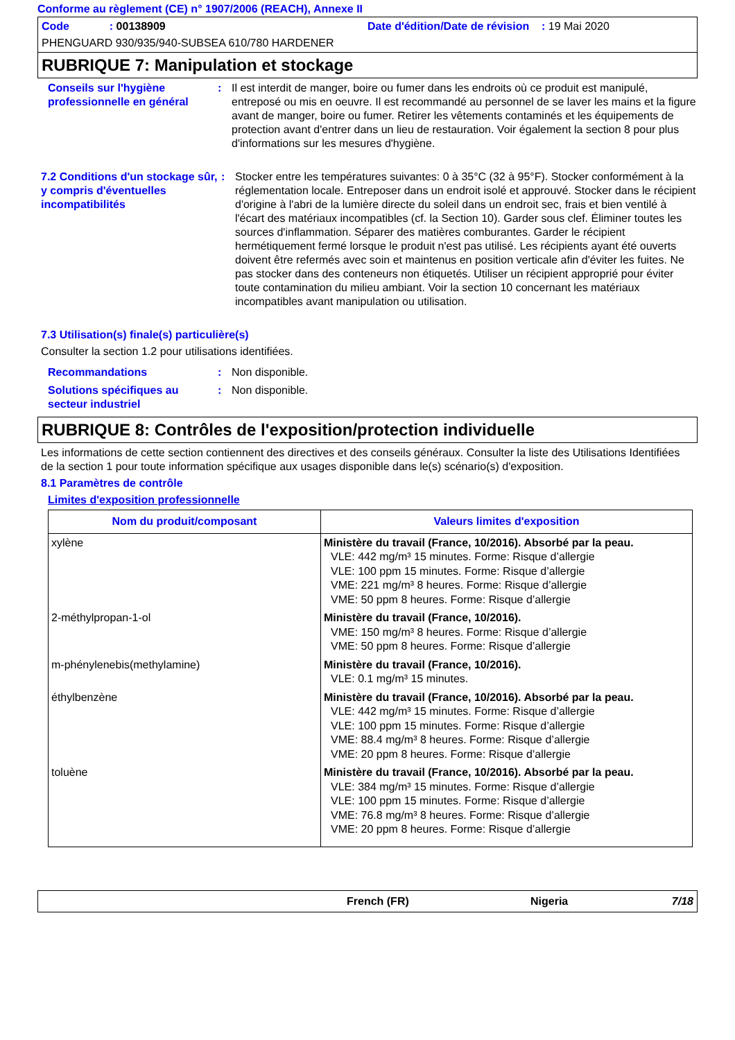Conforme au règlement (CE) n° 1907/2006 (REACH), Annexe II
Code : 00138909 Date d'édition/Date de révision : 19 Mai 2020
PHENGUARD 930/935/940-SUBSEA 610/780 HARDENER
RUBRIQUE 7: Manipulation et stockage
Conseils sur l'hygiène professionnelle en général
: Il est interdit de manger, boire ou fumer dans les endroits où ce produit est manipulé, entreposé ou mis en oeuvre. Il est recommandé au personnel de se laver les mains et la figure avant de manger, boire ou fumer. Retirer les vêtements contaminés et les équipements de protection avant d'entrer dans un lieu de restauration. Voir également la section 8 pour plus d'informations sur les mesures d'hygiène.
7.2 Conditions d'un stockage sûr, y compris d'éventuelles incompatibilités
: Stocker entre les températures suivantes: 0 à 35°C (32 à 95°F). Stocker conformément à la réglementation locale. Entreposer dans un endroit isolé et approuvé. Stocker dans le récipient d'origine à l'abri de la lumière directe du soleil dans un endroit sec, frais et bien ventilé à l'écart des matériaux incompatibles (cf. la Section 10). Garder sous clef. Éliminer toutes les sources d'inflammation. Séparer des matières comburantes. Garder le récipient hermétiquement fermé lorsque le produit n'est pas utilisé. Les récipients ayant été ouverts doivent être refermés avec soin et maintenus en position verticale afin d'éviter les fuites. Ne pas stocker dans des conteneurs non étiquetés. Utiliser un récipient approprié pour éviter toute contamination du milieu ambiant. Voir la section 10 concernant les matériaux incompatibles avant manipulation ou utilisation.
7.3 Utilisation(s) finale(s) particulière(s)
Consulter la section 1.2 pour utilisations identifiées.
Recommandations : Non disponible.
Solutions spécifiques au secteur industriel
: Non disponible.
RUBRIQUE 8: Contrôles de l'exposition/protection individuelle
Les informations de cette section contiennent des directives et des conseils généraux. Consulter la liste des Utilisations Identifiées de la section 1 pour toute information spécifique aux usages disponible dans le(s) scénario(s) d'exposition.
8.1 Paramètres de contrôle
Limites d'exposition professionnelle
| Nom du produit/composant | Valeurs limites d'exposition |
| --- | --- |
| xylène | Ministère du travail (France, 10/2016). Absorbé par la peau. VLE: 442 mg/m³ 15 minutes. Forme: Risque d’allergie VLE: 100 ppm 15 minutes. Forme: Risque d’allergie VME: 221 mg/m³ 8 heures. Forme: Risque d’allergie VME: 50 ppm 8 heures. Forme: Risque d’allergie |
| 2-méthylpropan-1-ol | Ministère du travail (France, 10/2016). VME: 150 mg/m³ 8 heures. Forme: Risque d’allergie VME: 50 ppm 8 heures. Forme: Risque d’allergie |
| m-phénylenebis(methylamine) | Ministère du travail (France, 10/2016). VLE: 0.1 mg/m³ 15 minutes. |
| éthylbenzène | Ministère du travail (France, 10/2016). Absorbé par la peau. VLE: 442 mg/m³ 15 minutes. Forme: Risque d’allergie VLE: 100 ppm 15 minutes. Forme: Risque d’allergie VME: 88.4 mg/m³ 8 heures. Forme: Risque d’allergie VME: 20 ppm 8 heures. Forme: Risque d’allergie |
| toluène | Ministère du travail (France, 10/2016). Absorbé par la peau. VLE: 384 mg/m³ 15 minutes. Forme: Risque d’allergie VLE: 100 ppm 15 minutes. Forme: Risque d’allergie VME: 76.8 mg/m³ 8 heures. Forme: Risque d’allergie VME: 20 ppm 8 heures. Forme: Risque d’allergie |
French (FR) Nigeria 7/18